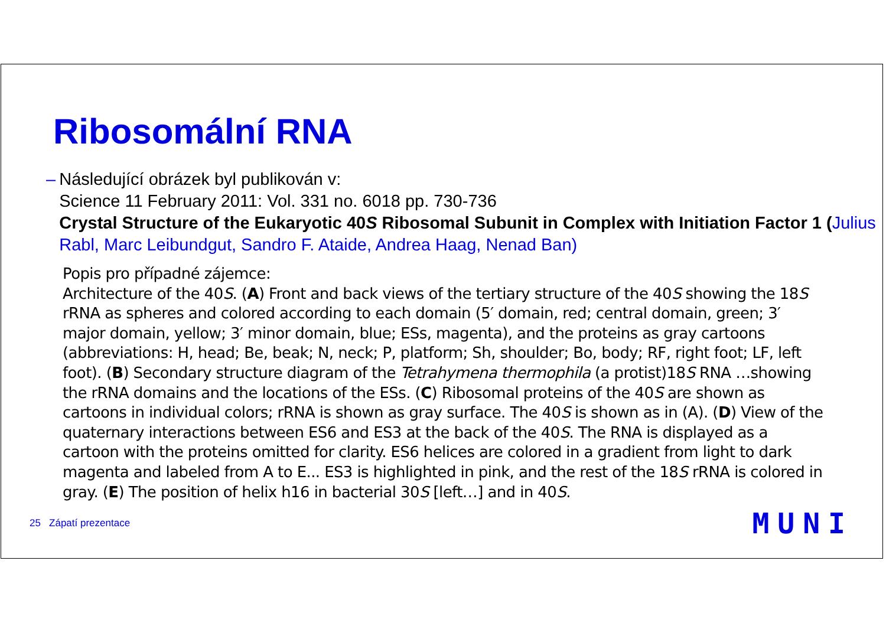Ribosomální RNA
– Následující obrázek byl publikován v:
Science 11 February 2011: Vol. 331 no. 6018 pp. 730-736
Crystal Structure of the Eukaryotic 40S Ribosomal Subunit in Complex with Initiation Factor 1 (Julius Rabl, Marc Leibundgut, Sandro F. Ataide, Andrea Haag, Nenad Ban)
Popis pro případné zájemce:
Architecture of the 40S. (A) Front and back views of the tertiary structure of the 40S showing the 18S rRNA as spheres and colored according to each domain (5′ domain, red; central domain, green; 3′ major domain, yellow; 3′ minor domain, blue; ESs, magenta), and the proteins as gray cartoons (abbreviations: H, head; Be, beak; N, neck; P, platform; Sh, shoulder; Bo, body; RF, right foot; LF, left foot). (B) Secondary structure diagram of the Tetrahymena thermophila (a protist)18S RNA …showing the rRNA domains and the locations of the ESs. (C) Ribosomal proteins of the 40S are shown as cartoons in individual colors; rRNA is shown as gray surface. The 40S is shown as in (A). (D) View of the quaternary interactions between ES6 and ES3 at the back of the 40S. The RNA is displayed as a cartoon with the proteins omitted for clarity. ES6 helices are colored in a gradient from light to dark magenta and labeled from A to E... ES3 is highlighted in pink, and the rest of the 18S rRNA is colored in gray. (E) The position of helix h16 in bacterial 30S [left…] and in 40S.
25 Zápatí prezentace MUNI